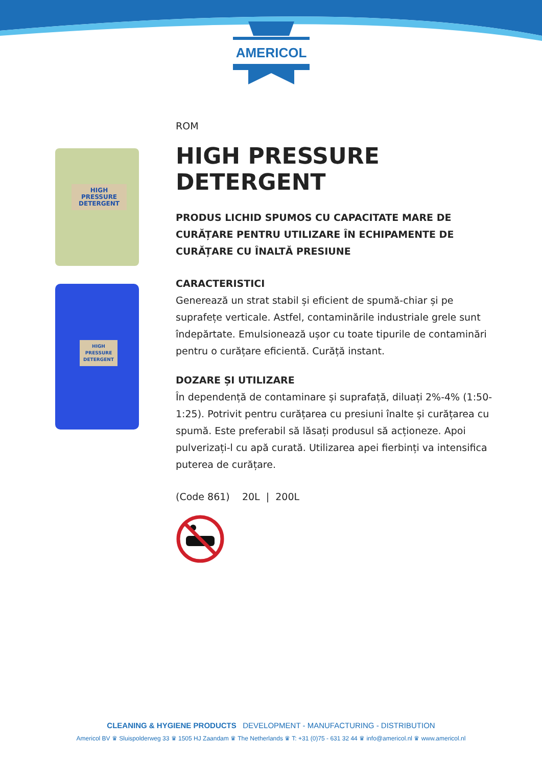AMERICOL
HIGH PRESSURE DETERGENT
HIGH PRESSURE DETERGENT
ROM
HIGH PRESSURE DETERGENT
PRODUS LICHID SPUMOS CU CAPACITATE MARE DE CURĂȚARE PENTRU UTILIZARE ÎN ECHIPAMENTE DE CURĂȚARE CU ÎNALTĂ PRESIUNE
CARACTERISTICI
Generează un strat stabil și eficient de spumă-chiar și pe suprafețe verticale. Astfel, contaminările industriale grele sunt îndepărtate. Emulsionează ușor cu toate tipurile de contaminări pentru o curățare eficientă. Curăță instant.
DOZARE ȘI UTILIZARE
În dependență de contaminare și suprafață, diluați 2%-4% (1:50-1:25). Potrivit pentru curățarea cu presiuni înalte și curățarea cu spumă. Este preferabil să lăsați produsul să acționeze. Apoi pulverizați-l cu apă curată. Utilizarea apei fierbinți va intensifica puterea de curățare.
(Code 861) 20L | 200L
CLEANING & HYGIENE PRODUCTS DEVELOPMENT - MANUFACTURING - DISTRIBUTION
Americol BV ♛ Sluispolderweg 33 ♛ 1505 HJ Zaandam ♛ The Netherlands ♛ T: +31 (0)75 - 631 32 44 ♛ info@americol.nl ♛ www.americol.nl